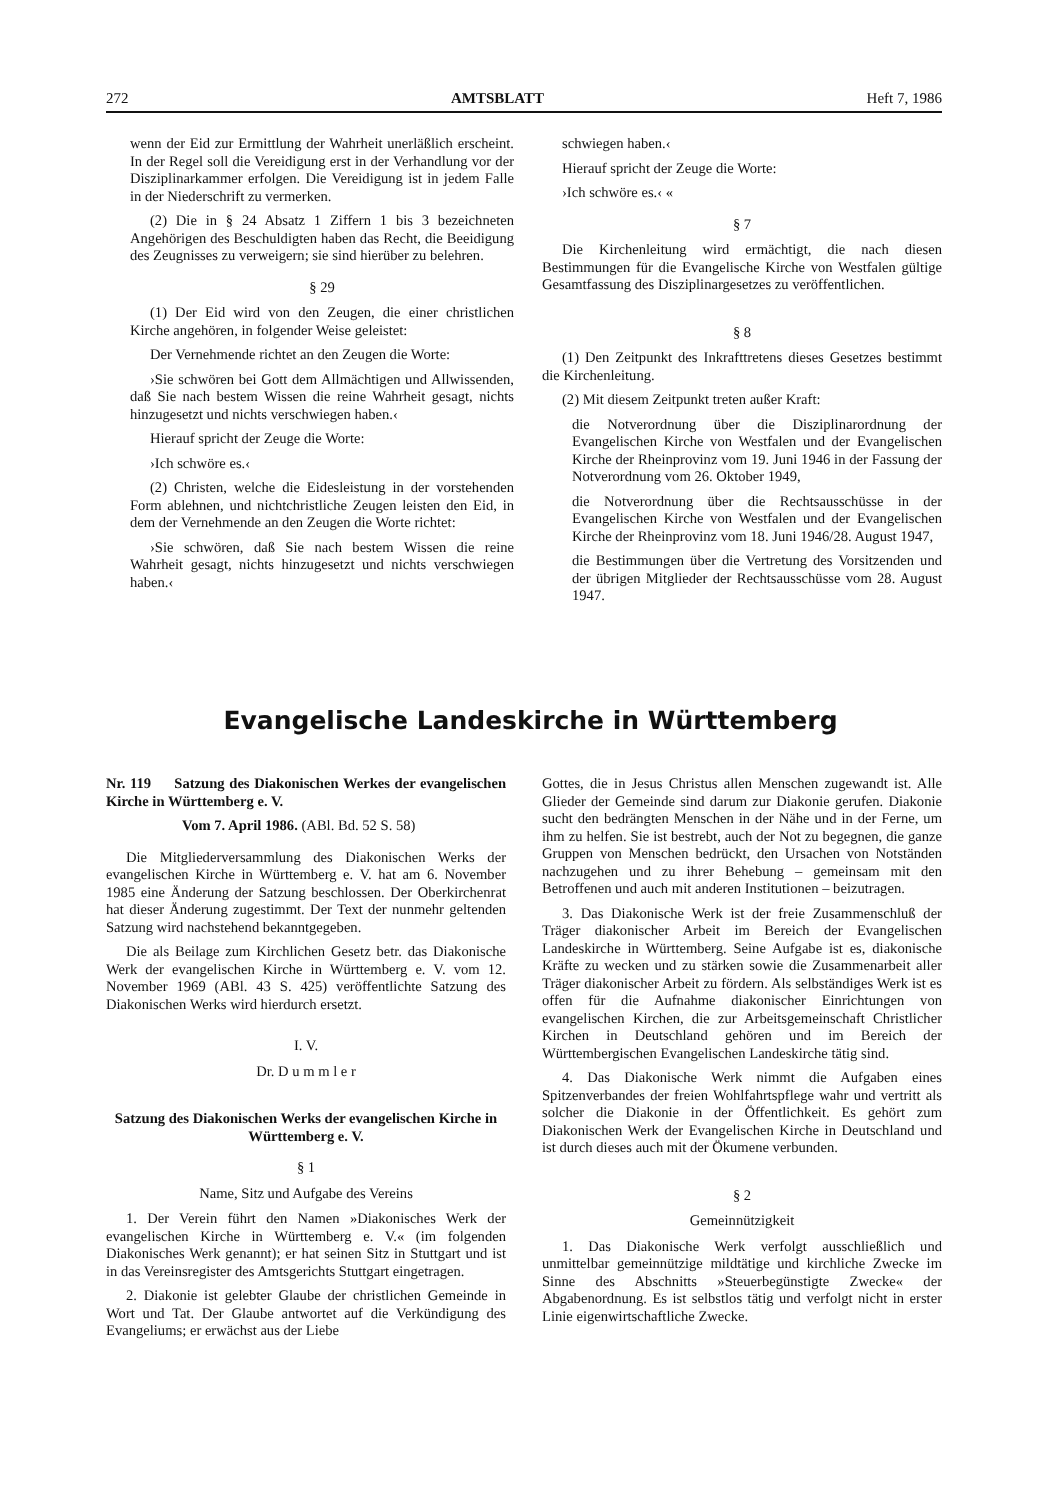272 AMTSBLATT Heft 7, 1986
wenn der Eid zur Ermittlung der Wahrheit unerläßlich erscheint. In der Regel soll die Vereidigung erst in der Verhandlung vor der Disziplinarkammer erfolgen. Die Vereidigung ist in jedem Falle in der Niederschrift zu vermerken.
(2) Die in § 24 Absatz 1 Ziffern 1 bis 3 bezeichneten Angehörigen des Beschuldigten haben das Recht, die Beeidigung des Zeugnisses zu verweigern; sie sind hierüber zu belehren.
§ 29
(1) Der Eid wird von den Zeugen, die einer christlichen Kirche angehören, in folgender Weise geleistet:
Der Vernehmende richtet an den Zeugen die Worte:
›Sie schwören bei Gott dem Allmächtigen und Allwissenden, daß Sie nach bestem Wissen die reine Wahrheit gesagt, nichts hinzugesetzt und nichts verschwiegen haben.‹
Hierauf spricht der Zeuge die Worte:
›Ich schwöre es.‹
(2) Christen, welche die Eidesleistung in der vorstehenden Form ablehnen, und nichtchristliche Zeugen leisten den Eid, in dem der Vernehmende an den Zeugen die Worte richtet:
›Sie schwören, daß Sie nach bestem Wissen die reine Wahrheit gesagt, nichts hinzugesetzt und nichts verschwiegen haben.‹
schwiegen haben.‹
Hierauf spricht der Zeuge die Worte:
›Ich schwöre es.‹ «
§ 7
Die Kirchenleitung wird ermächtigt, die nach diesen Bestimmungen für die Evangelische Kirche von Westfalen gültige Gesamtfassung des Disziplinargesetzes zu veröffentlichen.
§ 8
(1) Den Zeitpunkt des Inkrafttretens dieses Gesetzes bestimmt die Kirchenleitung.
(2) Mit diesem Zeitpunkt treten außer Kraft:
die Notverordnung über die Disziplinarordnung der Evangelischen Kirche von Westfalen und der Evangelischen Kirche der Rheinprovinz vom 19. Juni 1946 in der Fassung der Notverordnung vom 26. Oktober 1949,
die Notverordnung über die Rechtsausschüsse in der Evangelischen Kirche von Westfalen und der Evangelischen Kirche der Rheinprovinz vom 18. Juni 1946/28. August 1947,
die Bestimmungen über die Vertretung des Vorsitzenden und der übrigen Mitglieder der Rechtsausschüsse vom 28. August 1947.
Evangelische Landeskirche in Württemberg
Nr. 119 Satzung des Diakonischen Werkes der evangelischen Kirche in Württemberg e. V.
Vom 7. April 1986. (ABl. Bd. 52 S. 58)
Die Mitgliederversammlung des Diakonischen Werks der evangelischen Kirche in Württemberg e. V. hat am 6. November 1985 eine Änderung der Satzung beschlossen. Der Oberkirchenrat hat dieser Änderung zugestimmt. Der Text der nunmehr geltenden Satzung wird nachstehend bekanntgegeben.
Die als Beilage zum Kirchlichen Gesetz betr. das Diakonische Werk der evangelischen Kirche in Württemberg e. V. vom 12. November 1969 (ABl. 43 S. 425) veröffentlichte Satzung des Diakonischen Werks wird hierdurch ersetzt.
I. V.
Dr. D u m m l e r
Satzung des Diakonischen Werks der evangelischen Kirche in Württemberg e. V.
§ 1
Name, Sitz und Aufgabe des Vereins
1. Der Verein führt den Namen »Diakonisches Werk der evangelischen Kirche in Württemberg e. V.« (im folgenden Diakonisches Werk genannt); er hat seinen Sitz in Stuttgart und ist in das Vereinsregister des Amtsgerichts Stuttgart eingetragen.
2. Diakonie ist gelebter Glaube der christlichen Gemeinde in Wort und Tat. Der Glaube antwortet auf die Verkündigung des Evangeliums; er erwächst aus der Liebe
Gottes, die in Jesus Christus allen Menschen zugewandt ist. Alle Glieder der Gemeinde sind darum zur Diakonie gerufen. Diakonie sucht den bedrängten Menschen in der Nähe und in der Ferne, um ihm zu helfen. Sie ist bestrebt, auch der Not zu begegnen, die ganze Gruppen von Menschen bedrückt, den Ursachen von Notständen nachzugehen und zu ihrer Behebung – gemeinsam mit den Betroffenen und auch mit anderen Institutionen – beizutragen.
3. Das Diakonische Werk ist der freie Zusammenschluß der Träger diakonischer Arbeit im Bereich der Evangelischen Landeskirche in Württemberg. Seine Aufgabe ist es, diakonische Kräfte zu wecken und zu stärken sowie die Zusammenarbeit aller Träger diakonischer Arbeit zu fördern. Als selbständiges Werk ist es offen für die Aufnahme diakonischer Einrichtungen von evangelischen Kirchen, die zur Arbeitsgemeinschaft Christlicher Kirchen in Deutschland gehören und im Bereich der Württembergischen Evangelischen Landeskirche tätig sind.
4. Das Diakonische Werk nimmt die Aufgaben eines Spitzenverbandes der freien Wohlfahrtspflege wahr und vertritt als solcher die Diakonie in der Öffentlichkeit. Es gehört zum Diakonischen Werk der Evangelischen Kirche in Deutschland und ist durch dieses auch mit der Ökumene verbunden.
§ 2
Gemeinnützigkeit
1. Das Diakonische Werk verfolgt ausschließlich und unmittelbar gemeinnützige mildtätige und kirchliche Zwecke im Sinne des Abschnitts »Steuerbegünstigte Zwecke« der Abgabenordnung. Es ist selbstlos tätig und verfolgt nicht in erster Linie eigenwirtschaftliche Zwecke.